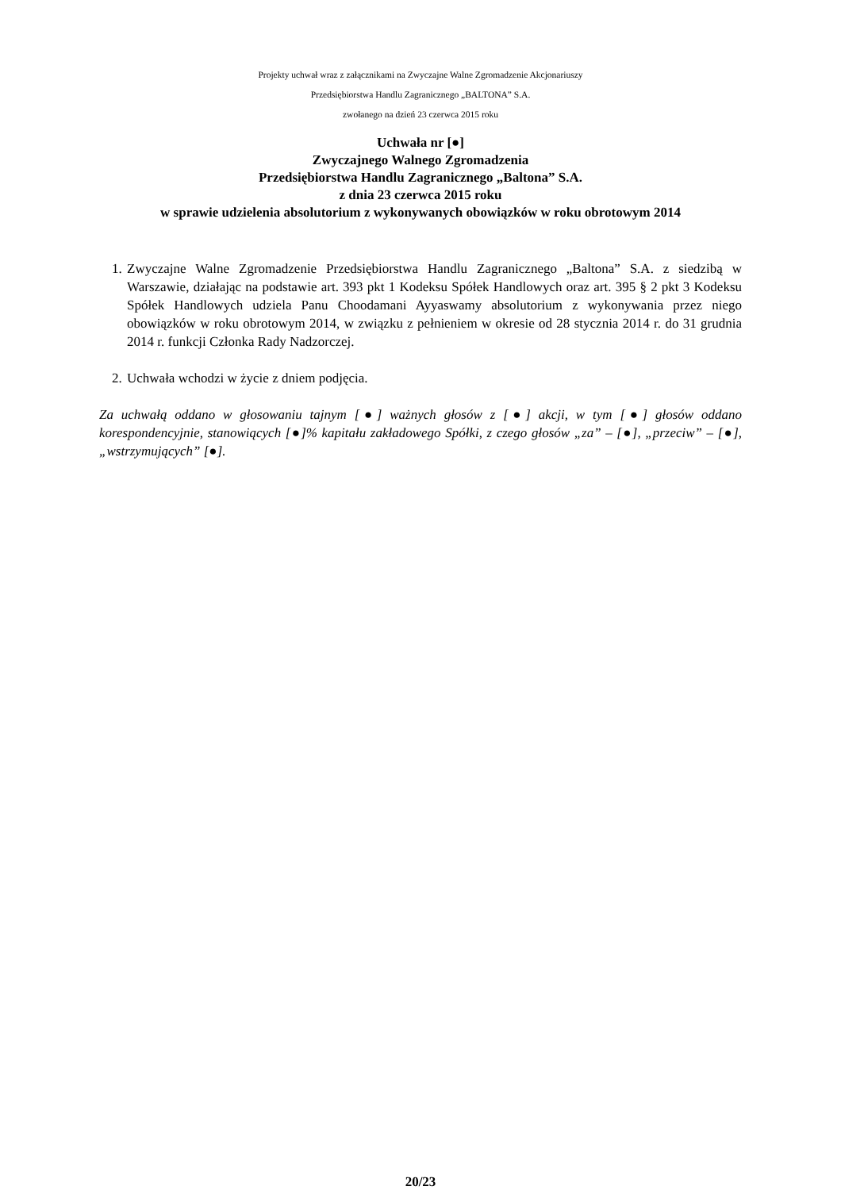Projekty uchwał wraz z załącznikami na Zwyczajne Walne Zgromadzenie Akcjonariuszy
Przedsiębiorstwa Handlu Zagranicznego „BALTONA” S.A.
zwołanego na dzień 23 czerwca 2015 roku
Uchwała nr [●]
Zwyczajnego Walnego Zgromadzenia
Przedsiębiorstwa Handlu Zagranicznego „Baltona” S.A.
z dnia 23 czerwca 2015 roku
w sprawie udzielenia absolutorium z wykonywanych obowiązków w roku obrotowym 2014
1. Zwyczajne Walne Zgromadzenie Przedsiębiorstwa Handlu Zagranicznego „Baltona” S.A. z siedzibą w Warszawie, działając na podstawie art. 393 pkt 1 Kodeksu Spółek Handlowych oraz art. 395 § 2 pkt 3 Kodeksu Spółek Handlowych udziela Panu Choodamani Ayyaswamy absolutorium z wykonywania przez niego obowiązków w roku obrotowym 2014, w związku z pełnieniem w okresie od 28 stycznia 2014 r. do 31 grudnia 2014 r. funkcji Członka Rady Nadzorczej.
2. Uchwała wchodzi w życie z dniem podjęcia.
Za uchwałą oddano w głosowaniu tajnym [●] ważnych głosów z [●] akcji, w tym [●] głosów oddano korespondencyjnie, stanowiących [●]% kapitału zakładowego Spółki, z czego głosów „za” – [●], „przeciw” – [●], „wstrzymujących” [●].
20/23